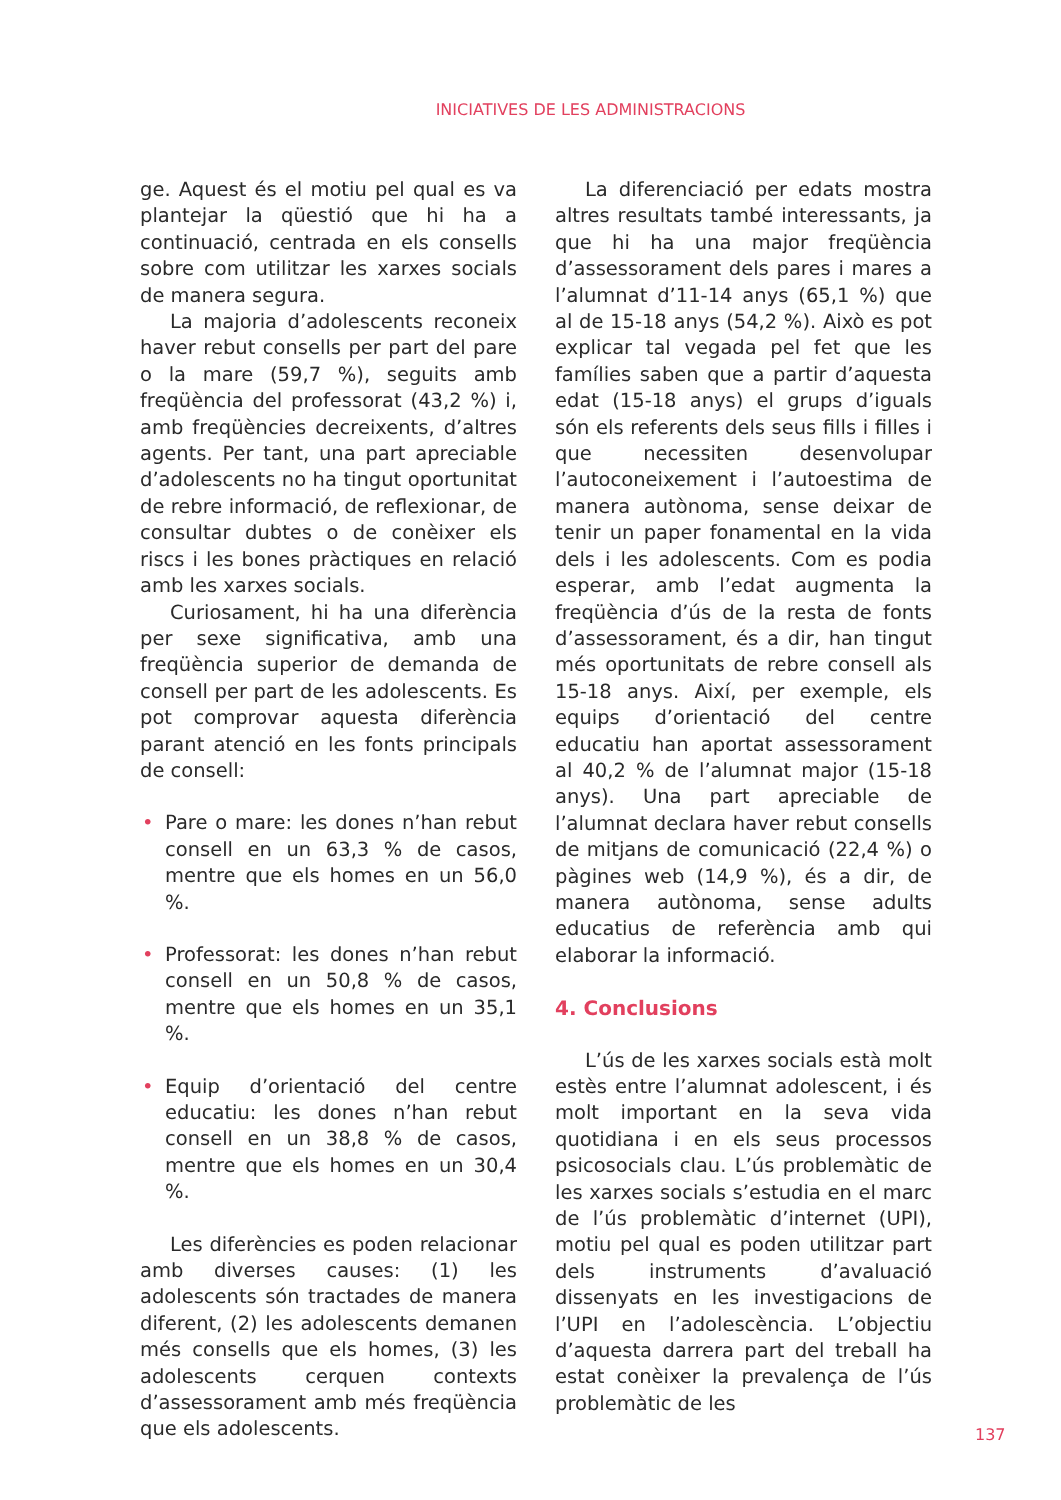INICIATIVES DE LES ADMINISTRACIONS
ge. Aquest és el motiu pel qual es va plantejar la qüestió que hi ha a continuació, centrada en els consells sobre com utilitzar les xarxes socials de manera segura.
La majoria d’adolescents reconeix haver rebut consells per part del pare o la mare (59,7 %), seguits amb freqüència del professorat (43,2 %) i, amb freqüències decreixents, d’altres agents. Per tant, una part apreciable d’adolescents no ha tingut oportunitat de rebre informació, de reflexionar, de consultar dubtes o de conèixer els riscs i les bones pràctiques en relació amb les xarxes socials.
Curiosament, hi ha una diferència per sexe significativa, amb una freqüència superior de demanda de consell per part de les adolescents. Es pot comprovar aquesta diferència parant atenció en les fonts principals de consell:
• Pare o mare: les dones n’han rebut consell en un 63,3 % de casos, mentre que els homes en un 56,0 %.
• Professorat: les dones n’han rebut consell en un 50,8 % de casos, mentre que els homes en un 35,1 %.
• Equip d’orientació del centre educatiu: les dones n’han rebut consell en un 38,8 % de casos, mentre que els homes en un 30,4 %.
Les diferències es poden relacionar amb diverses causes: (1) les adolescents són tractades de manera diferent, (2) les adolescents demanen més consells que els homes, (3) les adolescents cerquen contexts d’assessorament amb més freqüència que els adolescents.
La diferenciació per edats mostra altres resultats també interessants, ja que hi ha una major freqüència d’assessorament dels pares i mares a l’alumnat d’11-14 anys (65,1 %) que al de 15-18 anys (54,2 %). Això es pot explicar tal vegada pel fet que les famílies saben que a partir d’aquesta edat (15-18 anys) el grups d’iguals són els referents dels seus fills i filles i que necessiten desenvolupar l’autoconeixement i l’autoestima de manera autònoma, sense deixar de tenir un paper fonamental en la vida dels i les adolescents. Com es podia esperar, amb l’edat augmenta la freqüència d’ús de la resta de fonts d’assessorament, és a dir, han tingut més oportunitats de rebre consell als 15-18 anys. Així, per exemple, els equips d’orientació del centre educatiu han aportat assessorament al 40,2 % de l’alumnat major (15-18 anys). Una part apreciable de l’alumnat declara haver rebut consells de mitjans de comunicació (22,4 %) o pàgines web (14,9 %), és a dir, de manera autònoma, sense adults educatius de referència amb qui elaborar la informació.
4. Conclusions
L’ús de les xarxes socials està molt estès entre l’alumnat adolescent, i és molt important en la seva vida quotidiana i en els seus processos psicosocials clau. L’ús problemàtic de les xarxes socials s’estudia en el marc de l’ús problemàtic d’internet (UPI), motiu pel qual es poden utilitzar part dels instruments d’avaluació dissenyats en les investigacions de l’UPI en l’adolescència. L’objectiu d’aquesta darrera part del treball ha estat conèixer la prevalença de l’ús problemàtic de les
137